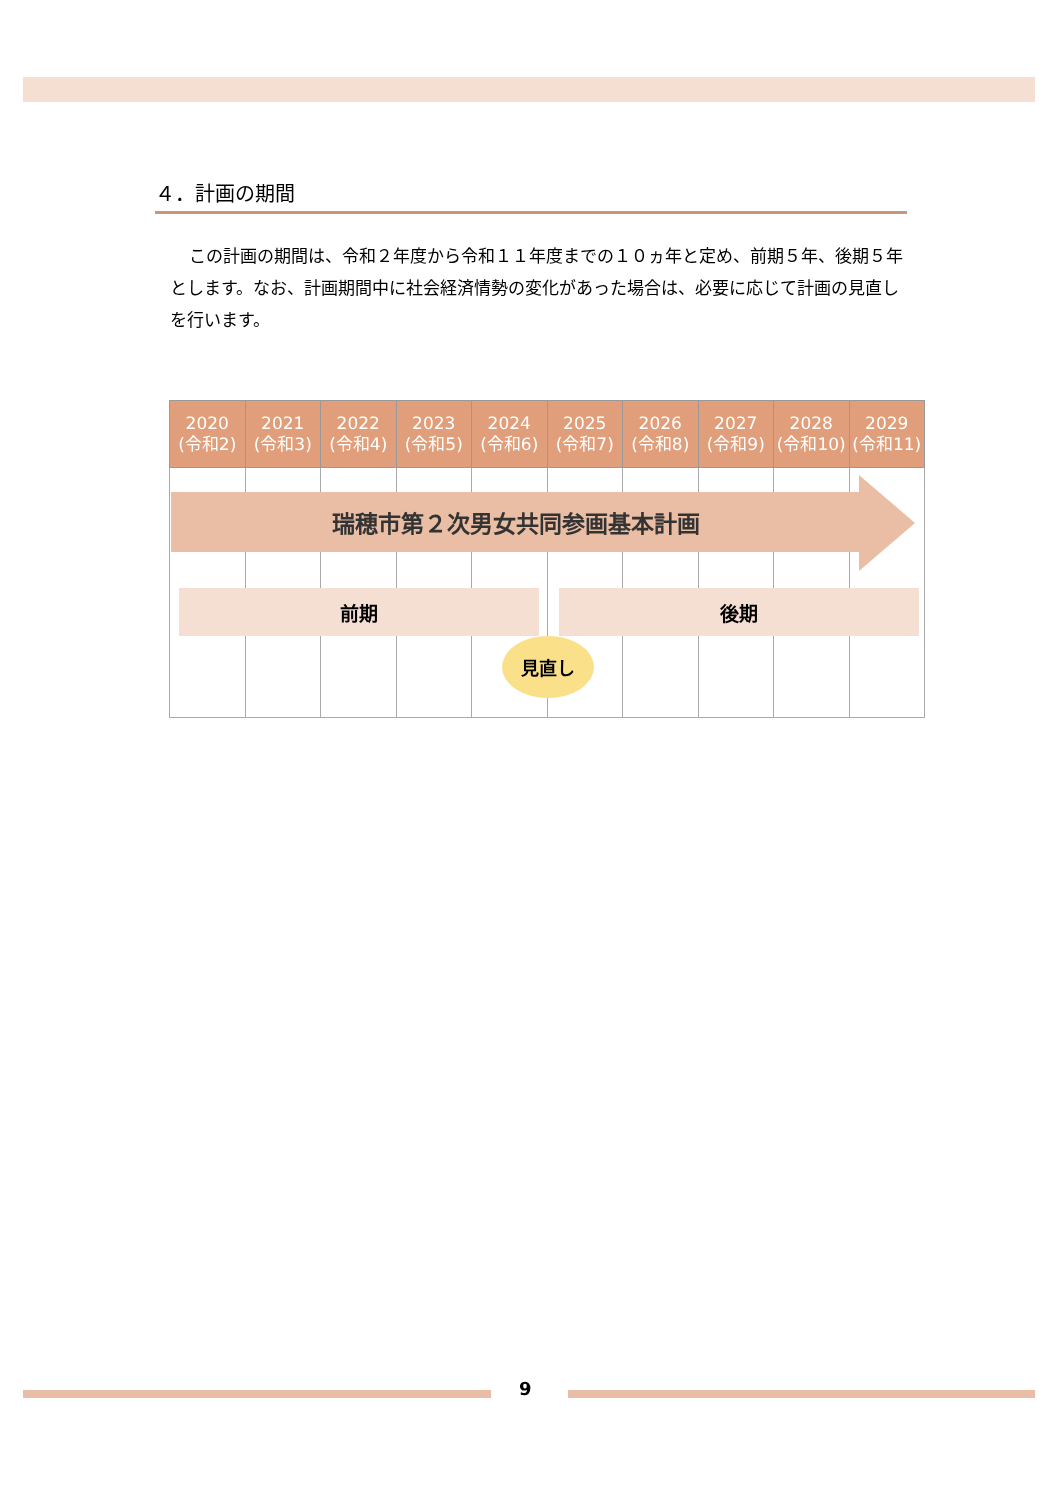４．計画の期間
この計画の期間は、令和２年度から令和１１年度までの１０ヵ年と定め、前期５年、後期５年とします。なお、計画期間中に社会経済情勢の変化があった場合は、必要に応じて計画の見直しを行います。
| 2020 (令和2) | 2021 (令和3) | 2022 (令和4) | 2023 (令和5) | 2024 (令和6) | 2025 (令和7) | 2026 (令和8) | 2027 (令和9) | 2028 (令和10) | 2029 (令和11) |
| --- | --- | --- | --- | --- | --- | --- | --- | --- | --- |
瑞穂市第２次男女共同参画基本計画
前期 後期
見直し
9